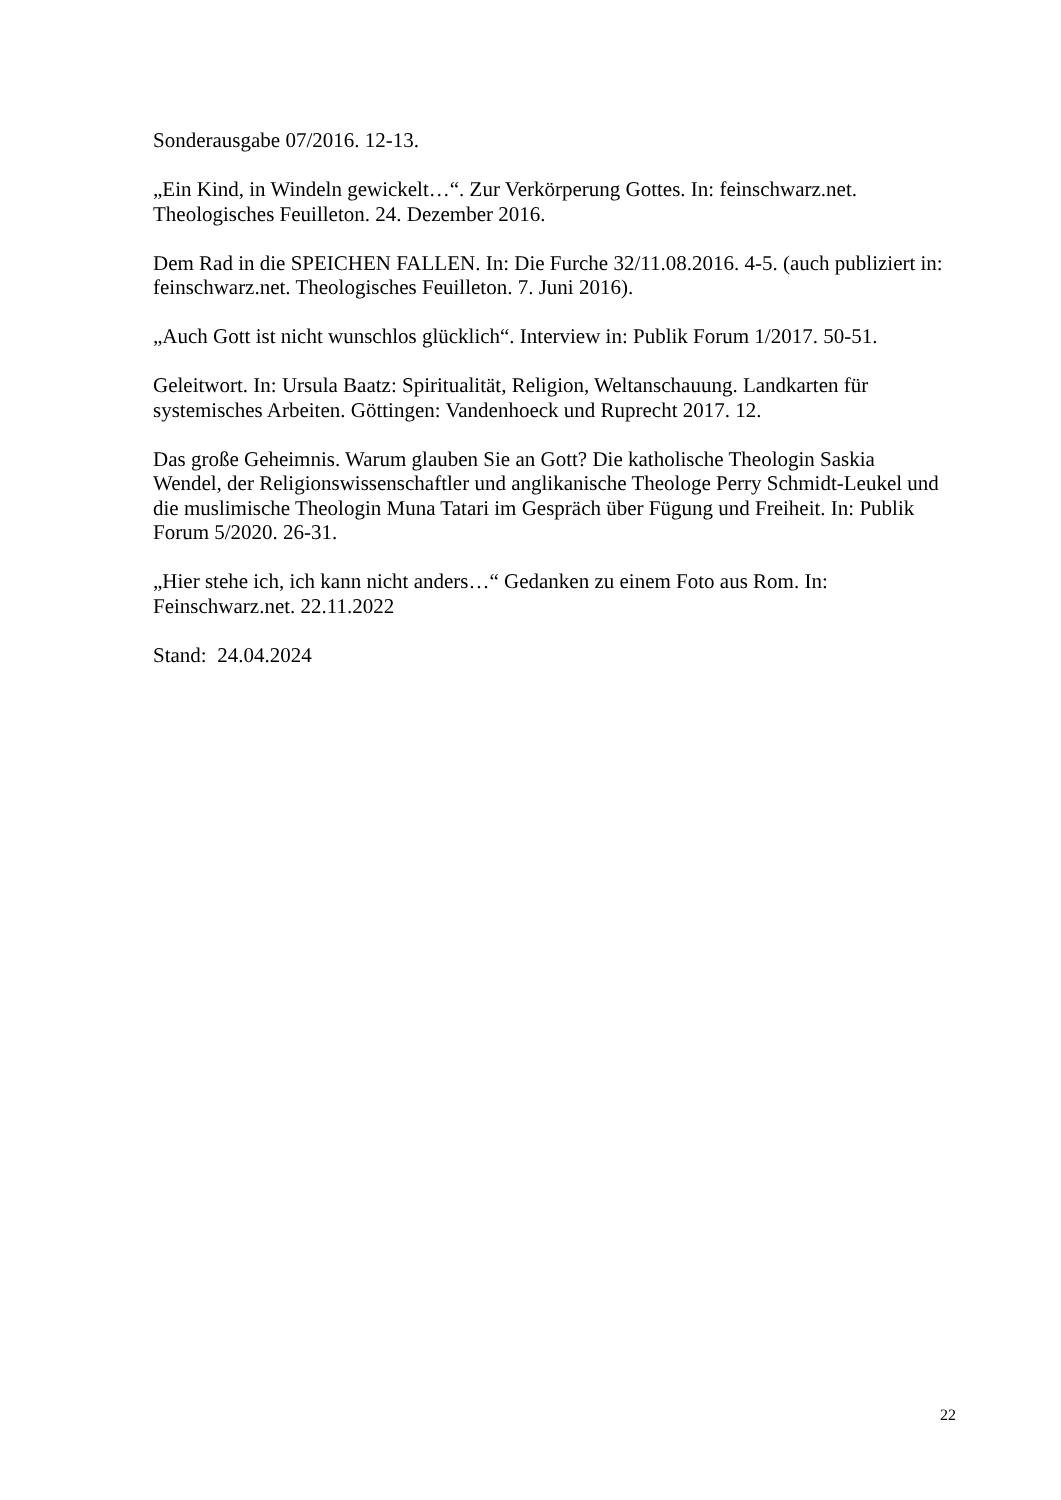Sonderausgabe 07/2016. 12-13.
„Ein Kind, in Windeln gewickelt…“. Zur Verkörperung Gottes. In: feinschwarz.net.
Theologisches Feuilleton. 24. Dezember 2016.
Dem Rad in die SPEICHEN FALLEN. In: Die Furche 32/11.08.2016. 4-5. (auch publiziert in:
feinschwarz.net. Theologisches Feuilleton. 7. Juni 2016).
„Auch Gott ist nicht wunschlos glücklich“. Interview in: Publik Forum 1/2017. 50-51.
Geleitwort. In: Ursula Baatz: Spiritualität, Religion, Weltanschauung. Landkarten für
systemisches Arbeiten. Göttingen: Vandenhoeck und Ruprecht 2017. 12.
Das große Geheimnis. Warum glauben Sie an Gott? Die katholische Theologin Saskia
Wendel, der Religionswissenschaftler und anglikanische Theologe Perry Schmidt-Leukel und
die muslimische Theologin Muna Tatari im Gespräch über Fügung und Freiheit. In: Publik
Forum 5/2020. 26-31.
„Hier stehe ich, ich kann nicht anders…“ Gedanken zu einem Foto aus Rom. In:
Feinschwarz.net. 22.11.2022
Stand: 24.04.2024
22